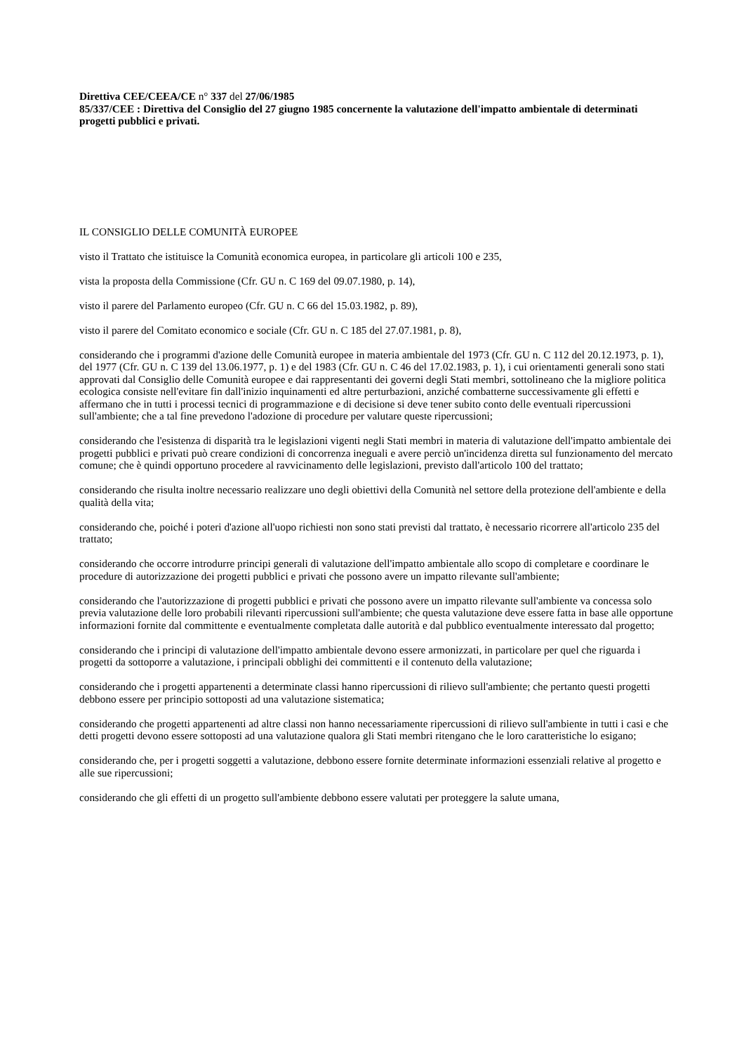Direttiva CEE/CEEA/CE n° 337 del 27/06/1985
85/337/CEE : Direttiva del Consiglio del 27 giugno 1985 concernente la valutazione dell'impatto ambientale di determinati progetti pubblici e privati.
IL CONSIGLIO DELLE COMUNITÀ EUROPEE
visto il Trattato che istituisce la Comunità economica europea, in particolare gli articoli 100 e 235,
vista la proposta della Commissione (Cfr. GU n. C 169 del 09.07.1980, p. 14),
visto il parere del Parlamento europeo (Cfr. GU n. C 66 del 15.03.1982, p. 89),
visto il parere del Comitato economico e sociale (Cfr. GU n. C 185 del 27.07.1981, p. 8),
considerando che i programmi d'azione delle Comunità europee in materia ambientale del 1973 (Cfr. GU n. C 112 del 20.12.1973, p. 1), del 1977 (Cfr. GU n. C 139 del 13.06.1977, p. 1) e del 1983 (Cfr. GU n. C 46 del 17.02.1983, p. 1), i cui orientamenti generali sono stati approvati dal Consiglio delle Comunità europee e dai rappresentanti dei governi degli Stati membri, sottolineano che la migliore politica ecologica consiste nell'evitare fin dall'inizio inquinamenti ed altre perturbazioni, anziché combatterne successivamente gli effetti e affermano che in tutti i processi tecnici di programmazione e di decisione si deve tener subito conto delle eventuali ripercussioni sull'ambiente; che a tal fine prevedono l'adozione di procedure per valutare queste ripercussioni;
considerando che l'esistenza di disparità tra le legislazioni vigenti negli Stati membri in materia di valutazione dell'impatto ambientale dei progetti pubblici e privati può creare condizioni di concorrenza ineguali e avere perciò un'incidenza diretta sul funzionamento del mercato comune; che è quindi opportuno procedere al ravvicinamento delle legislazioni, previsto dall'articolo 100 del trattato;
considerando che risulta inoltre necessario realizzare uno degli obiettivi della Comunità nel settore della protezione dell'ambiente e della qualità della vita;
considerando che, poiché i poteri d'azione all'uopo richiesti non sono stati previsti dal trattato, è necessario ricorrere all'articolo 235 del trattato;
considerando che occorre introdurre principi generali di valutazione dell'impatto ambientale allo scopo di completare e coordinare le procedure di autorizzazione dei progetti pubblici e privati che possono avere un impatto rilevante sull'ambiente;
considerando che l'autorizzazione di progetti pubblici e privati che possono avere un impatto rilevante sull'ambiente va concessa solo previa valutazione delle loro probabili rilevanti ripercussioni sull'ambiente; che questa valutazione deve essere fatta in base alle opportune informazioni fornite dal committente e eventualmente completata dalle autorità e dal pubblico eventualmente interessato dal progetto;
considerando che i principi di valutazione dell'impatto ambientale devono essere armonizzati, in particolare per quel che riguarda i progetti da sottoporre a valutazione, i principali obblighi dei committenti e il contenuto della valutazione;
considerando che i progetti appartenenti a determinate classi hanno ripercussioni di rilievo sull'ambiente; che pertanto questi progetti debbono essere per principio sottoposti ad una valutazione sistematica;
considerando che progetti appartenenti ad altre classi non hanno necessariamente ripercussioni di rilievo sull'ambiente in tutti i casi e che detti progetti devono essere sottoposti ad una valutazione qualora gli Stati membri ritengano che le loro caratteristiche lo esigano;
considerando che, per i progetti soggetti a valutazione, debbono essere fornite determinate informazioni essenziali relative al progetto e alle sue ripercussioni;
considerando che gli effetti di un progetto sull'ambiente debbono essere valutati per proteggere la salute umana,